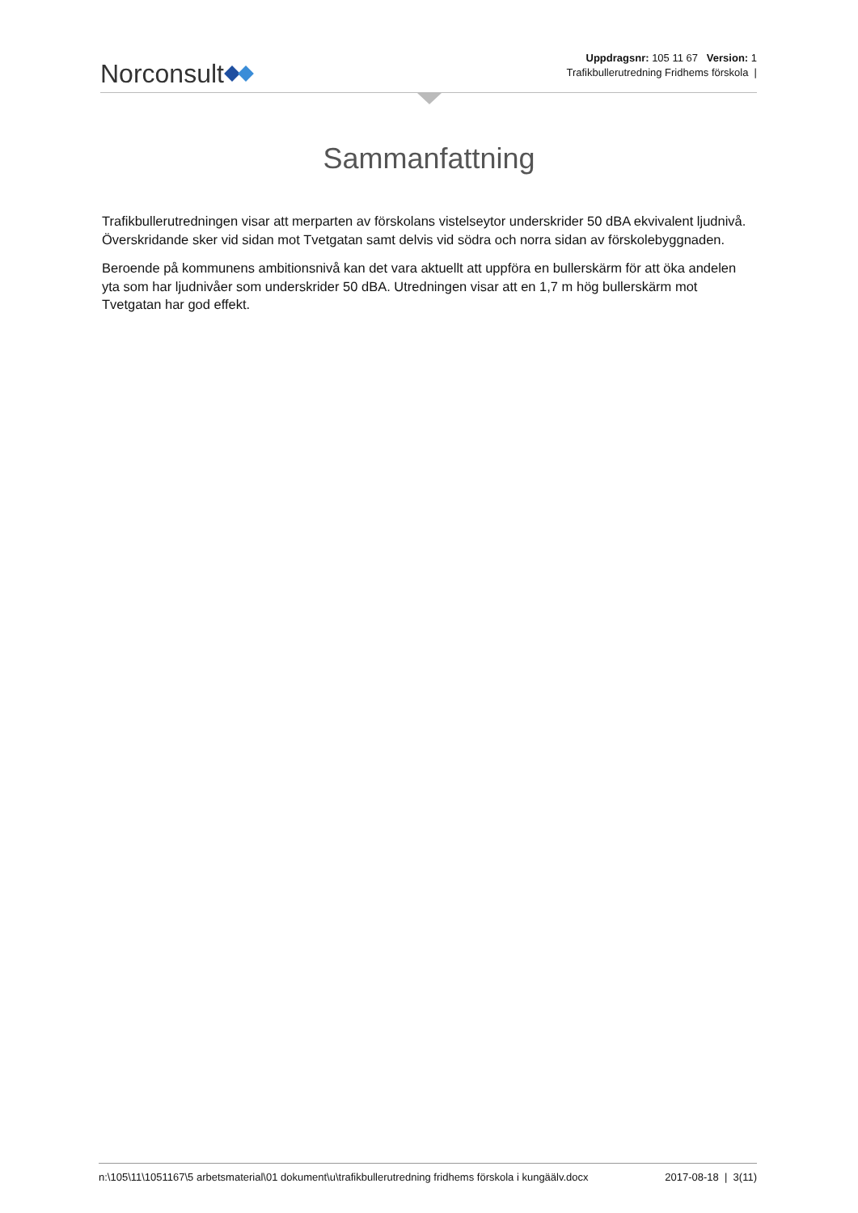Norconsult
Uppdragsnr: 105 11 67 Version: 1
Trafikbullerutredning Fridhems förskola |
Sammanfattning
Trafikbullerutredningen visar att merparten av förskolans vistelseytor underskrider 50 dBA ekvivalent ljudnivå. Överskridande sker vid sidan mot Tvetgatan samt delvis vid södra och norra sidan av förskolebyggnaden.
Beroende på kommunens ambitionsnivå kan det vara aktuellt att uppföra en bullerskärm för att öka andelen yta som har ljudnivåer som underskrider 50 dBA. Utredningen visar att en 1,7 m hög bullerskärm mot Tvetgatan har god effekt.
n:\105\11\1051167\5 arbetsmaterial\01 dokument\u\trafikbullerutredning fridhems förskola i kungäälv.docx 2017-08-18 | 3(11)